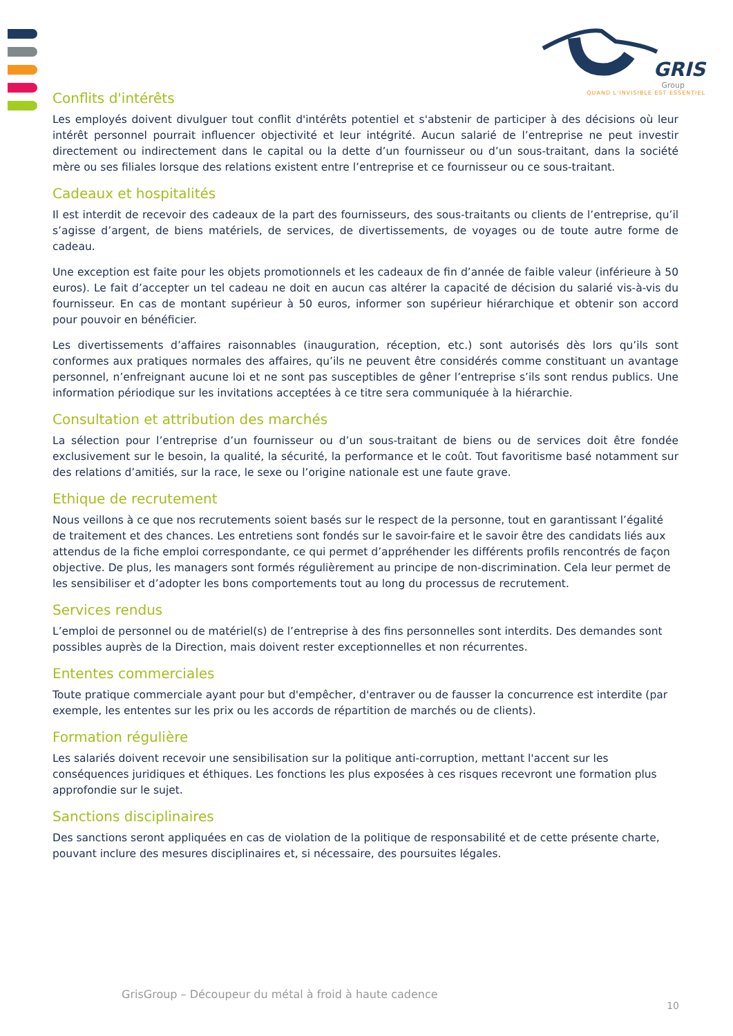GRIS
Group
QUAND L'INVISIBLE EST ESSENTIEL
Conflits d'intérêts
Les employés doivent divulguer tout conflit d'intérêts potentiel et s'abstenir de participer à des décisions où leur intérêt personnel pourrait influencer objectivité et leur intégrité. Aucun salarié de l’entreprise ne peut investir directement ou indirectement dans le capital ou la dette d’un fournisseur ou d’un sous-traitant, dans la société mère ou ses filiales lorsque des relations existent entre l’entreprise et ce fournisseur ou ce sous-traitant.
Cadeaux et hospitalités
Il est interdit de recevoir des cadeaux de la part des fournisseurs, des sous-traitants ou clients de l’entreprise, qu’il s’agisse d’argent, de biens matériels, de services, de divertissements, de voyages ou de toute autre forme de cadeau.
Une exception est faite pour les objets promotionnels et les cadeaux de fin d’année de faible valeur (inférieure à 50 euros). Le fait d’accepter un tel cadeau ne doit en aucun cas altérer la capacité de décision du salarié vis-à-vis du fournisseur. En cas de montant supérieur à 50 euros, informer son supérieur hiérarchique et obtenir son accord pour pouvoir en bénéficier.
Les divertissements d’affaires raisonnables (inauguration, réception, etc.) sont autorisés dès lors qu’ils sont conformes aux pratiques normales des affaires, qu’ils ne peuvent être considérés comme constituant un avantage personnel, n’enfreignant aucune loi et ne sont pas susceptibles de gêner l’entreprise s’ils sont rendus publics. Une information périodique sur les invitations acceptées à ce titre sera communiquée à la hiérarchie.
Consultation et attribution des marchés
La sélection pour l’entreprise d’un fournisseur ou d’un sous-traitant de biens ou de services doit être fondée exclusivement sur le besoin, la qualité, la sécurité, la performance et le coût. Tout favoritisme basé notamment sur des relations d’amitiés, sur la race, le sexe ou l’origine nationale est une faute grave.
Ethique de recrutement
Nous veillons à ce que nos recrutements soient basés sur le respect de la personne, tout en garantissant l’égalité de traitement et des chances. Les entretiens sont fondés sur le savoir-faire et le savoir être des candidats liés aux attendus de la fiche emploi correspondante, ce qui permet d’appréhender les différents profils rencontrés de façon objective. De plus, les managers sont formés régulièrement au principe de non-discrimination. Cela leur permet de les sensibiliser et d’adopter les bons comportements tout au long du processus de recrutement.
Services rendus
L’emploi de personnel ou de matériel(s) de l’entreprise à des fins personnelles sont interdits. Des demandes sont possibles auprès de la Direction, mais doivent rester exceptionnelles et non récurrentes.
Ententes commerciales
Toute pratique commerciale ayant pour but d'empêcher, d'entraver ou de fausser la concurrence est interdite (par exemple, les ententes sur les prix ou les accords de répartition de marchés ou de clients).
Formation régulière
Les salariés doivent recevoir une sensibilisation sur la politique anti-corruption, mettant l'accent sur les conséquences juridiques et éthiques. Les fonctions les plus exposées à ces risques recevront une formation plus approfondie sur le sujet.
Sanctions disciplinaires
Des sanctions seront appliquées en cas de violation de la politique de responsabilité et de cette présente charte, pouvant inclure des mesures disciplinaires et, si nécessaire, des poursuites légales.
GrisGroup – Découpeur du métal à froid à haute cadence
10